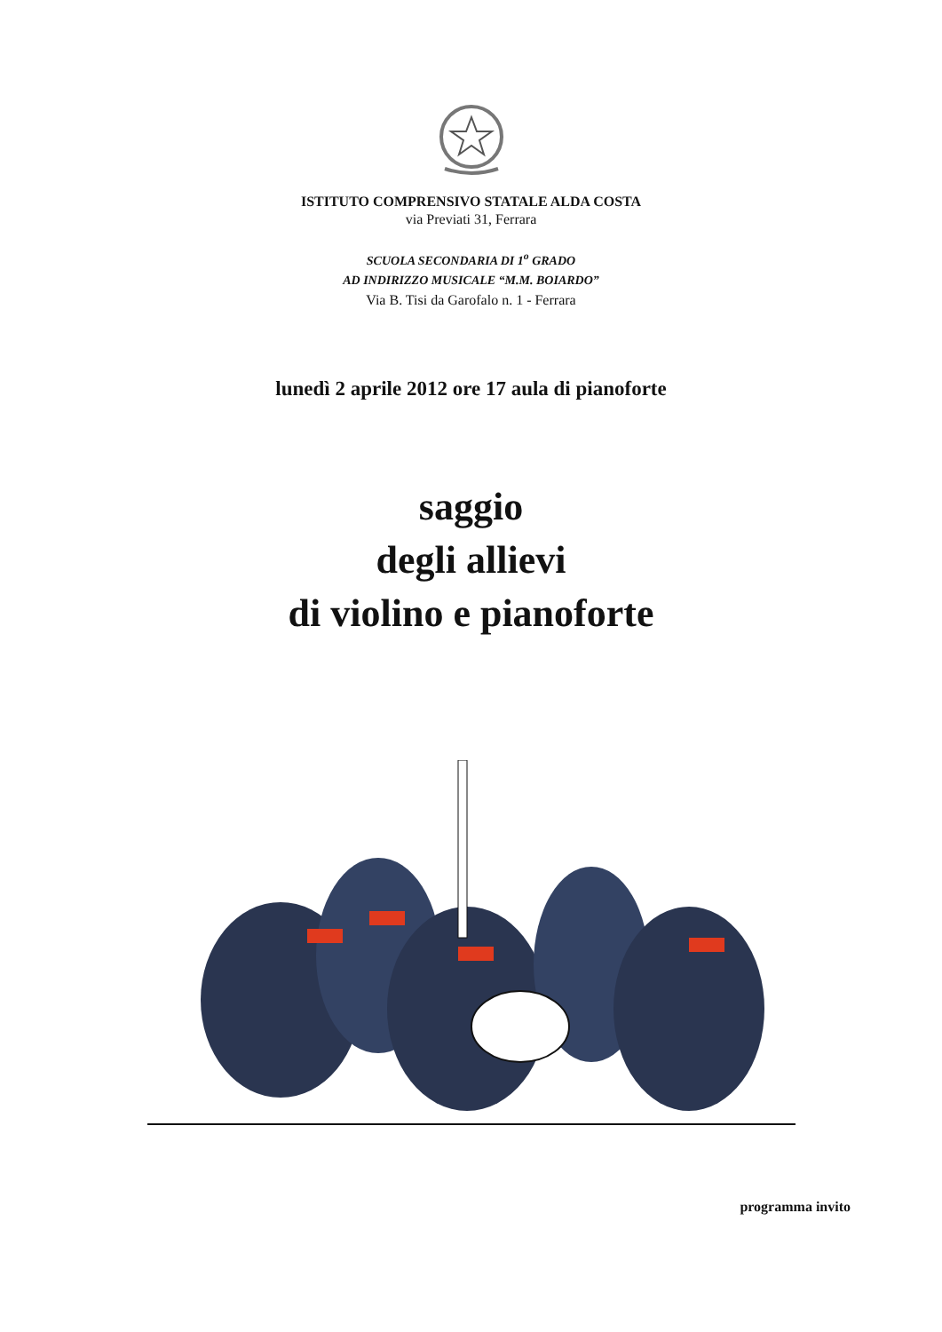ISTITUTO COMPRENSIVO STATALE ALDA COSTA
via Previati 31, Ferrara
SCUOLA SECONDARIA DI 1<sup>o</sup> GRADO
AD INDIRIZZO MUSICALE “M.M. BOIARDO”
Via B. Tisi da Garofalo n. 1 - Ferrara
lunedì 2 aprile 2012 ore 17 aula di pianoforte
saggio
degli allievi
di violino e pianoforte
programma invito